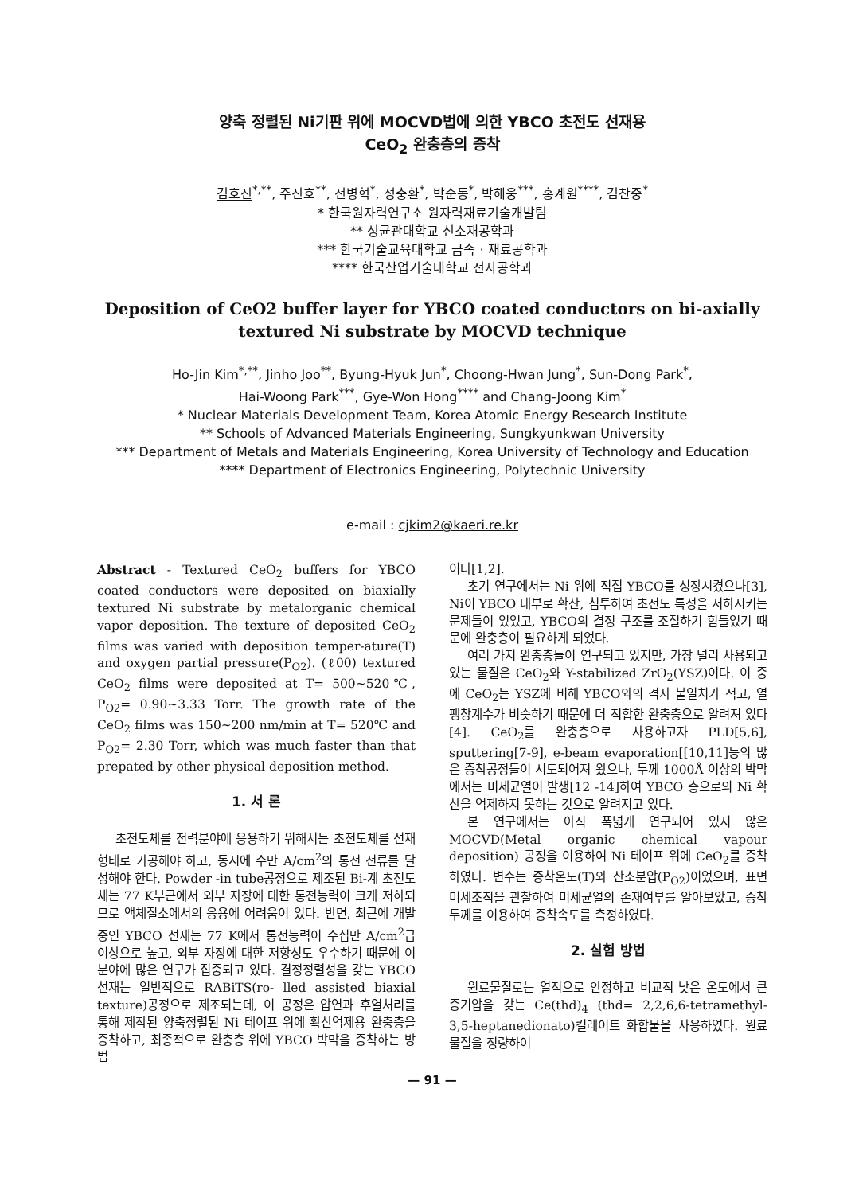양축 정렬된 Ni기판 위에 MOCVD법에 의한 YBCO 초전도 선재용
CeO<sub>2</sub> 완충층의 증착
김호진<sup>*,**</sup>, 주진호<sup>**</sup>, 전병혁<sup>*</sup>, 정충환<sup>*</sup>, 박순동<sup>*</sup>, 박해웅<sup>***</sup>, 홍계원<sup>****</sup>, 김찬중<sup>*</sup>
* 한국원자력연구소 원자력재료기술개발팀
** 성균관대학교 신소재공학과
*** 한국기술교육대학교 금속 · 재료공학과
**** 한국산업기술대학교 전자공학과
Deposition of CeO2 buffer layer for YBCO coated conductors on bi-axially textured Ni substrate by MOCVD technique
Ho-Jin Kim<sup>*,**</sup>, Jinho Joo<sup>**</sup>, Byung-Hyuk Jun<sup>*</sup>, Choong-Hwan Jung<sup>*</sup>, Sun-Dong Park<sup>*</sup>,
Hai-Woong Park<sup>***</sup>, Gye-Won Hong<sup>****</sup> and Chang-Joong Kim<sup>*</sup>
* Nuclear Materials Development Team, Korea Atomic Energy Research Institute
** Schools of Advanced Materials Engineering, Sungkyunkwan University
*** Department of Metals and Materials Engineering, Korea University of Technology and Education
**** Department of Electronics Engineering, Polytechnic University
e-mail : cjkim2@kaeri.re.kr
Abstract - Textured CeO<sub>2</sub> buffers for YBCO coated conductors were deposited on biaxially textured Ni substrate by metalorganic chemical vapor deposition. The texture of deposited CeO<sub>2</sub> films was varied with deposition temper-ature(T) and oxygen partial pressure(P<sub>O2</sub>). (ℓ00) textured CeO<sub>2</sub> films were deposited at T= 500~520℃, P<sub>O2</sub>= 0.90~3.33 Torr. The growth rate of the CeO<sub>2</sub> films was 150~200 nm/min at T= 520℃ and P<sub>O2</sub>= 2.30 Torr, which was much faster than that prepated by other physical deposition method.
1. 서 론
초전도체를 전력분야에 응용하기 위해서는 초전도체를 선재형태로 가공해야 하고, 동시에 수만 A/cm<sup>2</sup>의 통전 전류를 달성해야 한다. Powder -in tube공정으로 제조된 Bi-계 초전도체는 77 K부근에서 외부 자장에 대한 통전능력이 크게 저하되므로 액체질소에서의 응용에 어려움이 있다. 반면, 최근에 개발중인 YBCO 선재는 77 K에서 통전능력이 수십만 A/cm<sup>2</sup>급 이상으로 높고, 외부 자장에 대한 저항성도 우수하기 때문에 이 분야에 많은 연구가 집중되고 있다. 결정정렬성을 갖는 YBCO 선재는 일반적으로 RABiTS(ro- lled assisted biaxial texture)공정으로 제조되는데, 이 공정은 압연과 후열처리를 통해 제작된 양축정렬된 Ni 테이프 위에 확산억제용 완충층을 증착하고, 최종적으로 완충층 위에 YBCO 박막을 증착하는 방법
이다[1,2].
초기 연구에서는 Ni 위에 직접 YBCO를 성장시켰으나[3], Ni이 YBCO 내부로 확산, 침투하여 초전도 특성을 저하시키는 문제들이 있었고, YBCO의 결정 구조를 조절하기 힘들었기 때문에 완충층이 필요하게 되었다.
여러 가지 완충층들이 연구되고 있지만, 가장 널리 사용되고 있는 물질은 CeO<sub>2</sub>와 Y-stabilized ZrO<sub>2</sub>(YSZ)이다. 이 중에 CeO<sub>2</sub>는 YSZ에 비해 YBCO와의 격자 불일치가 적고, 열팽창계수가 비슷하기 때문에 더 적합한 완충층으로 알려져 있다[4]. CeO<sub>2</sub>를 완충층으로 사용하고자 PLD[5,6], sputtering[7-9], e-beam evaporation[[10,11]등의 많은 증착공정들이 시도되어져 왔으나, 두께 1000Å 이상의 박막에서는 미세균열이 발생[12 -14]하여 YBCO 층으로의 Ni 확산을 억제하지 못하는 것으로 알려지고 있다.
본 연구에서는 아직 폭넓게 연구되어 있지 않은 MOCVD(Metal organic chemical vapour deposition) 공정을 이용하여 Ni 테이프 위에 CeO<sub>2</sub>를 증착하였다. 변수는 증착온도(T)와 산소분압(P<sub>O2</sub>)이었으며, 표면 미세조직을 관찰하여 미세균열의 존재여부를 알아보았고, 증착두께를 이용하여 증착속도를 측정하였다.
2. 실험 방법
원료물질로는 열적으로 안정하고 비교적 낮은 온도에서 큰 증기압을 갖는 Ce(thd)<sub>4</sub> (thd= 2,2,6,6-tetramethyl-3,5-heptanedionato)킬레이트 화합물을 사용하였다. 원료물질을 정량하여
— 91 —